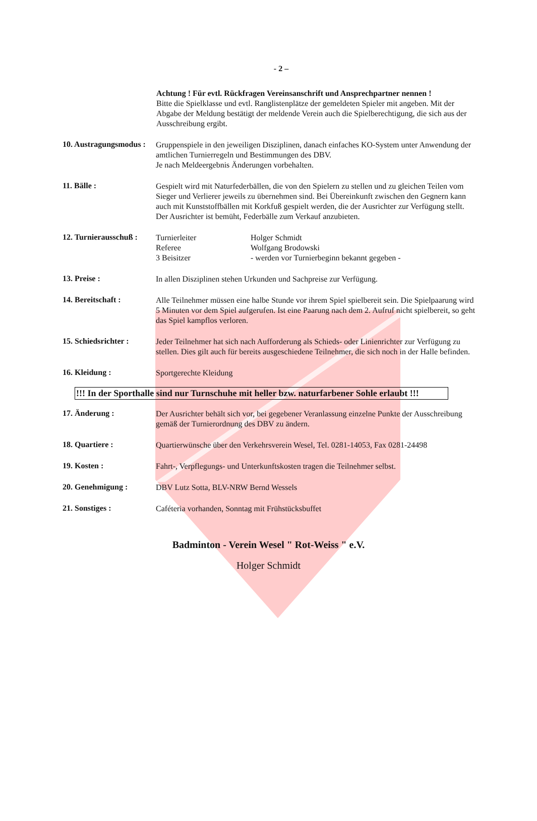- 2 –
Achtung ! Für evtl. Rückfragen Vereinsanschrift und Ansprechpartner nennen !
Bitte die Spielklasse und evtl. Ranglistenplätze der gemeldeten Spieler mit angeben. Mit der Abgabe der Meldung bestätigt der meldende Verein auch die Spielberechtigung, die sich aus der Ausschreibung ergibt.
10. Austragungsmodus :
Gruppenspiele in den jeweiligen Disziplinen, danach einfaches KO-System unter Anwendung der amtlichen Turnierregeln und Bestimmungen des DBV.
Je nach Meldeergebnis Änderungen vorbehalten.
11. Bälle :
Gespielt wird mit Naturfederbällen, die von den Spielern zu stellen und zu gleichen Teilen vom Sieger und Verlierer jeweils zu übernehmen sind. Bei Übereinkunft zwischen den Gegnern kann auch mit Kunststoffbällen mit Korkfuß gespielt werden, die der Ausrichter zur Verfügung stellt.
Der Ausrichter ist bemüht, Federbälle zum Verkauf anzubieten.
12. Turnierausschuß :
Turnierleiter Holger Schmidt
Referee Wolfgang Brodowski
3 Beisitzer - werden vor Turnierbeginn bekannt gegeben -
13. Preise :
In allen Disziplinen stehen Urkunden und Sachpreise zur Verfügung.
14. Bereitschaft :
Alle Teilnehmer müssen eine halbe Stunde vor ihrem Spiel spielbereit sein. Die Spielpaarung wird 5 Minuten vor dem Spiel aufgerufen. Ist eine Paarung nach dem 2. Aufruf nicht spielbereit, so geht das Spiel kampflos verloren.
15. Schiedsrichter :
Jeder Teilnehmer hat sich nach Aufforderung als Schieds- oder Linienrichter zur Verfügung zu stellen. Dies gilt auch für bereits ausgeschiedene Teilnehmer, die sich noch in der Halle befinden.
16. Kleidung :
Sportgerechte Kleidung
!!! In der Sporthalle sind nur Turnschuhe mit heller bzw. naturfarbener Sohle erlaubt !!!
17. Änderung :
Der Ausrichter behält sich vor, bei gegebener Veranlassung einzelne Punkte der Ausschreibung gemäß der Turnierordnung des DBV zu ändern.
18. Quartiere :
Quartierwünsche über den Verkehrsverein Wesel, Tel. 0281-14053, Fax 0281-24498
19. Kosten :
Fahrt-, Verpflegungs- und Unterkunftskosten tragen die Teilnehmer selbst.
20. Genehmigung :
DBV Lutz Sotta, BLV-NRW Bernd Wessels
21. Sonstiges :
Caféteria vorhanden, Sonntag mit Frühstücksbuffet
Badminton - Verein Wesel " Rot-Weiss " e.V.
Holger Schmidt